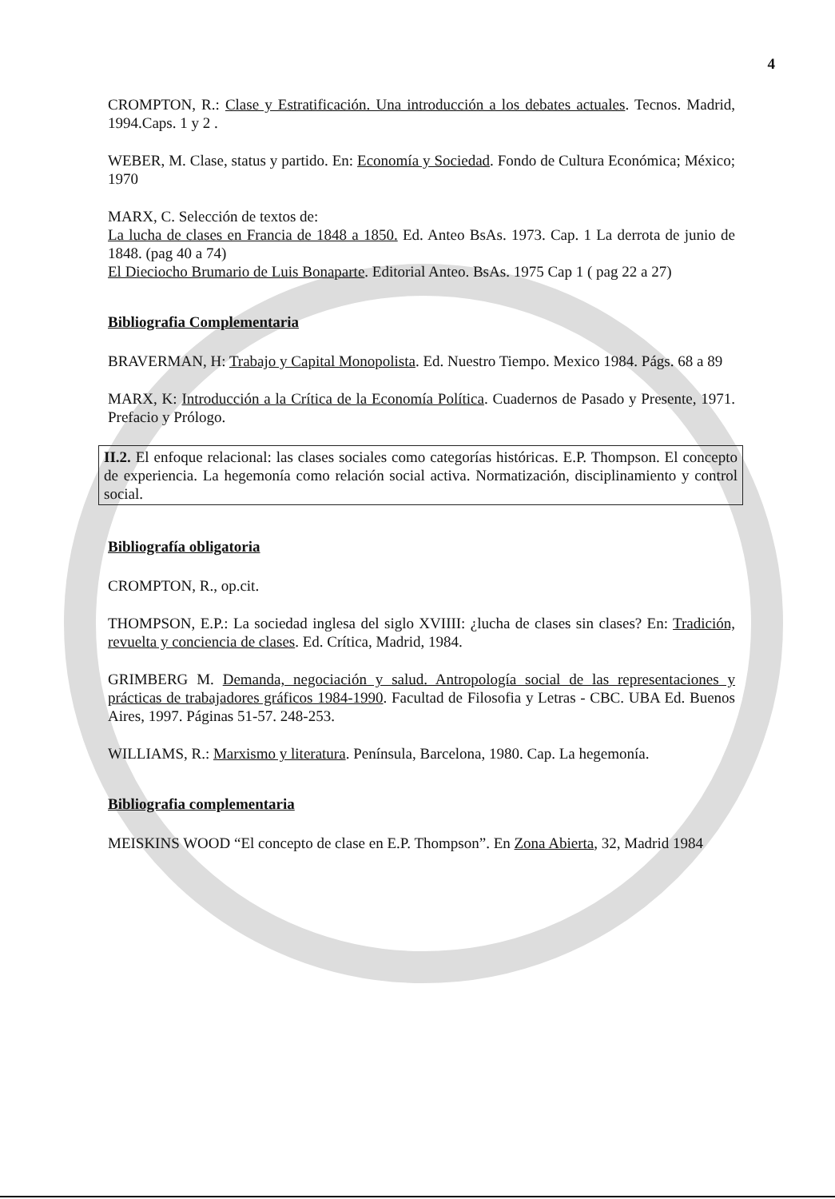4
CROMPTON, R.: Clase y Estratificación. Una introducción a los debates actuales. Tecnos. Madrid, 1994.Caps. 1 y 2 .
WEBER, M. Clase, status y partido. En: Economía y Sociedad. Fondo de Cultura Económica; México; 1970
MARX, C. Selección de textos de:
La lucha de clases en Francia de 1848 a 1850. Ed. Anteo BsAs. 1973. Cap. 1 La derrota de junio de 1848. (pag 40 a 74)
El Dieciocho Brumario de Luis Bonaparte. Editorial Anteo. BsAs. 1975 Cap 1 ( pag 22 a 27)
Bibliografia Complementaria
BRAVERMAN, H: Trabajo y Capital Monopolista. Ed. Nuestro Tiempo. Mexico 1984. Págs. 68 a 89
MARX, K: Introducción a la Crítica de la Economía Política. Cuadernos de Pasado y Presente, 1971. Prefacio y Prólogo.
II.2. El enfoque relacional: las clases sociales como categorías históricas. E.P. Thompson. El concepto de experiencia. La hegemonía como relación social activa. Normatización, disciplinamiento y control social.
Bibliografía obligatoria
CROMPTON, R., op.cit.
THOMPSON, E.P.: La sociedad inglesa del siglo XVIIII: ¿lucha de clases sin clases? En: Tradición, revuelta y conciencia de clases. Ed. Crítica, Madrid, 1984.
GRIMBERG M. Demanda, negociación y salud. Antropología social de las representaciones y prácticas de trabajadores gráficos 1984-1990. Facultad de Filosofia y Letras - CBC. UBA Ed. Buenos Aires, 1997. Páginas 51-57. 248-253.
WILLIAMS, R.: Marxismo y literatura. Península, Barcelona, 1980. Cap. La hegemonía.
Bibliografia complementaria
MEISKINS WOOD “El concepto de clase en E.P. Thompson”. En Zona Abierta, 32, Madrid 1984